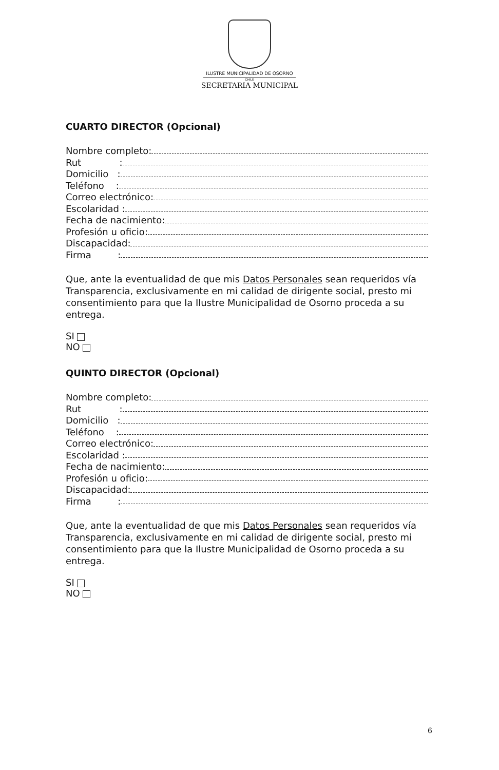ILUSTRE MUNICIPALIDAD DE OSORNO
CHILE
SECRETARIA MUNICIPAL
CUARTO DIRECTOR (Opcional)
Nombre completo:
Rut :
Domicilio :
Teléfono :
Correo electrónico:
Escolaridad :
Fecha de nacimiento:
Profesión u oficio:
Discapacidad:
Firma :
Que, ante la eventualidad de que mis Datos Personales sean requeridos vía Transparencia, exclusivamente en mi calidad de dirigente social, presto mi consentimiento para que la Ilustre Municipalidad de Osorno proceda a su entrega.
SI
NO
QUINTO DIRECTOR (Opcional)
Nombre completo:
Rut :
Domicilio :
Teléfono :
Correo electrónico:
Escolaridad :
Fecha de nacimiento:
Profesión u oficio:
Discapacidad:
Firma :
Que, ante la eventualidad de que mis Datos Personales sean requeridos vía Transparencia, exclusivamente en mi calidad de dirigente social, presto mi consentimiento para que la Ilustre Municipalidad de Osorno proceda a su entrega.
SI
NO
6